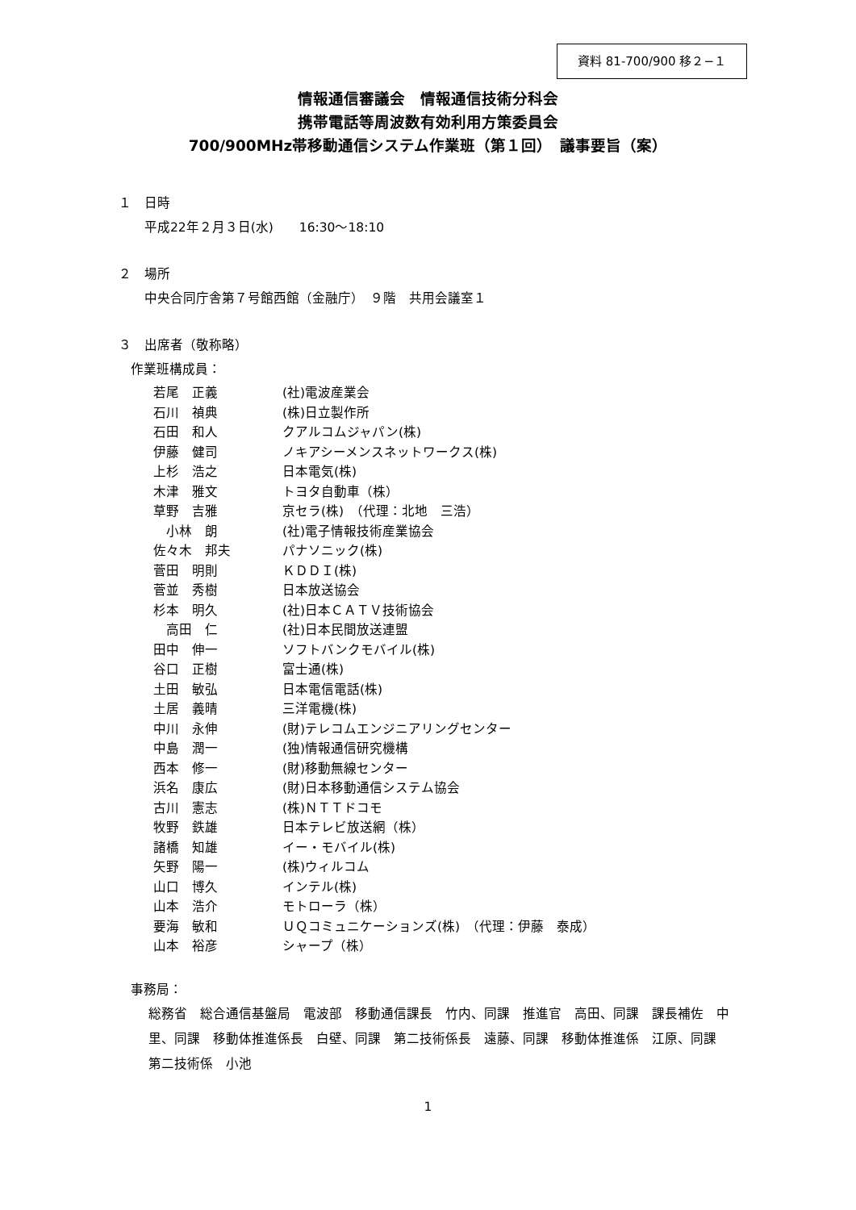資料 81-700/900 移２−１
情報通信審議会　情報通信技術分科会
携帯電話等周波数有効利用方策委員会
700/900MHz帯移動通信システム作業班（第１回）　議事要旨（案）
１　日時
平成22年２月３日(水)　　16:30〜18:10
２　場所
中央合同庁舎第７号館西館（金融庁）　９階　共用会議室１
３　出席者（敬称略）
作業班構成員：
| 若尾 正義 | (社)電波産業会 |
| 石川 禎典 | (株)日立製作所 |
| 石田 和人 | クアルコムジャパン(株) |
| 伊藤 健司 | ノキアシーメンスネットワークス(株) |
| 上杉 浩之 | 日本電気(株) |
| 木津 雅文 | トヨタ自動車（株） |
| 草野 吉雅 | 京セラ(株) （代理：北地 三浩） |
| 小林 朗 | (社)電子情報技術産業協会 |
| 佐々木 邦夫 | パナソニック(株) |
| 菅田 明則 | ＫＤＤＩ(株) |
| 菅並 秀樹 | 日本放送協会 |
| 杉本 明久 | (社)日本ＣＡＴＶ技術協会 |
| 高田 仁 | (社)日本民間放送連盟 |
| 田中 伸一 | ソフトバンクモバイル(株) |
| 谷口 正樹 | 富士通(株) |
| 土田 敏弘 | 日本電信電話(株) |
| 土居 義晴 | 三洋電機(株) |
| 中川 永伸 | (財)テレコムエンジニアリングセンター |
| 中島 潤一 | (独)情報通信研究機構 |
| 西本 修一 | (財)移動無線センター |
| 浜名 康広 | (財)日本移動通信システム協会 |
| 古川 憲志 | (株)ＮＴＴドコモ |
| 牧野 鉄雄 | 日本テレビ放送網（株） |
| 諸橋 知雄 | イー・モバイル(株) |
| 矢野 陽一 | (株)ウィルコム |
| 山口 博久 | インテル(株) |
| 山本 浩介 | モトローラ（株） |
| 要海 敏和 | ＵＱコミュニケーションズ(株) （代理：伊藤 泰成） |
| 山本 裕彦 | シャープ（株） |
事務局：
総務省　総合通信基盤局　電波部　移動通信課長　竹内、同課　推進官　高田、同課　課長補佐　中里、同課　移動体推進係長　白壁、同課　第二技術係長　遠藤、同課　移動体推進係　江原、同課　第二技術係　小池
1